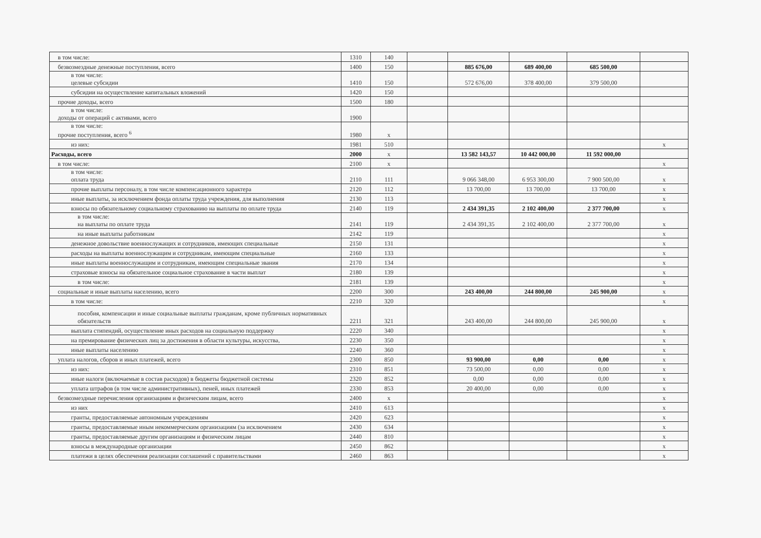| в том числе: | 1310 | 140 | | | | | |
| безвозмездные денежные поступления, всего | 1400 | 150 | | 885 676,00 | 689 400,00 | 685 500,00 | |
| в том числе: целевые субсидии | 1410 | 150 | | 572 676,00 | 378 400,00 | 379 500,00 | |
| субсидии на осуществление капитальных вложений | 1420 | 150 | | | | | |
| прочие доходы, всего | 1500 | 180 | | | | | |
| в том числе: доходы от операций с активами, всего | 1900 | | | | | | |
| в том числе: прочие поступления, всего <sup>6</sup> | 1980 | x | | | | | |
| из них: | 1981 | 510 | | | | | x |
| Расходы, всего | 2000 | x | | 13 582 143,57 | 10 442 000,00 | 11 592 000,00 | |
| в том числе: | 2100 | x | | | | | x |
| в том числе: оплата труда | 2110 | 111 | | 9 066 348,00 | 6 953 300,00 | 7 900 500,00 | x |
| прочие выплаты персоналу, в том числе компенсационного характера | 2120 | 112 | | 13 700,00 | 13 700,00 | 13 700,00 | x |
| иные выплаты, за исключением фонда оплаты труда учреждения, для выполнения | 2130 | 113 | | | | | x |
| взносы по обязательному социальному страхованию на выплаты по оплате труда | 2140 | 119 | | 2 434 391,35 | 2 102 400,00 | 2 377 700,00 | x |
| в том числе: на выплаты по оплате труда | 2141 | 119 | | 2 434 391,35 | 2 102 400,00 | 2 377 700,00 | x |
| на иные выплаты работникам | 2142 | 119 | | | | | x |
| денежное довольствие военнослужащих и сотрудников, имеющих специальные | 2150 | 131 | | | | | x |
| расходы на выплаты военнослужащим и сотрудникам, имеющим специальные | 2160 | 133 | | | | | x |
| иные выплаты военнослужащим и сотрудникам, имеющим специальные звания | 2170 | 134 | | | | | x |
| страховые взносы на обязательное социальное страхование в части выплат | 2180 | 139 | | | | | x |
| в том числе: | 2181 | 139 | | | | | x |
| социальные и иные выплаты населению, всего | 2200 | 300 | | 243 400,00 | 244 800,00 | 245 900,00 | x |
| в том числе: | 2210 | 320 | | | | | x |
| пособия, компенсации и иные социальные выплаты гражданам, кроме публичных нормативных обязательств | 2211 | 321 | | 243 400,00 | 244 800,00 | 245 900,00 | x |
| выплата стипендий, осуществление иных расходов на социальную поддержку | 2220 | 340 | | | | | x |
| на премирование физических лиц за достижения в области культуры, искусства, | 2230 | 350 | | | | | x |
| иные выплаты населению | 2240 | 360 | | | | | x |
| уплата налогов, сборов и иных платежей, всего | 2300 | 850 | | 93 900,00 | 0,00 | 0,00 | x |
| из них: | 2310 | 851 | | 73 500,00 | 0,00 | 0,00 | x |
| иные налоги (включаемые в состав расходов) в бюджеты бюджетной системы | 2320 | 852 | | 0,00 | 0,00 | 0,00 | x |
| уплата штрафов (в том числе административных), пеней, иных платежей | 2330 | 853 | | 20 400,00 | 0,00 | 0,00 | x |
| безвозмездные перечисления организациям и физическим лицам, всего | 2400 | x | | | | | x |
| из них | 2410 | 613 | | | | | x |
| гранты, предоставляемые автономным учреждениям | 2420 | 623 | | | | | x |
| гранты, предоставляемые иным некоммерческим организациям (за исключением | 2430 | 634 | | | | | x |
| гранты, предоставляемые другим организациям и физическим лицам | 2440 | 810 | | | | | x |
| взносы в международные организации | 2450 | 862 | | | | | x |
| платежи в целях обеспечения реализации соглашений с правительствами | 2460 | 863 | | | | | x |